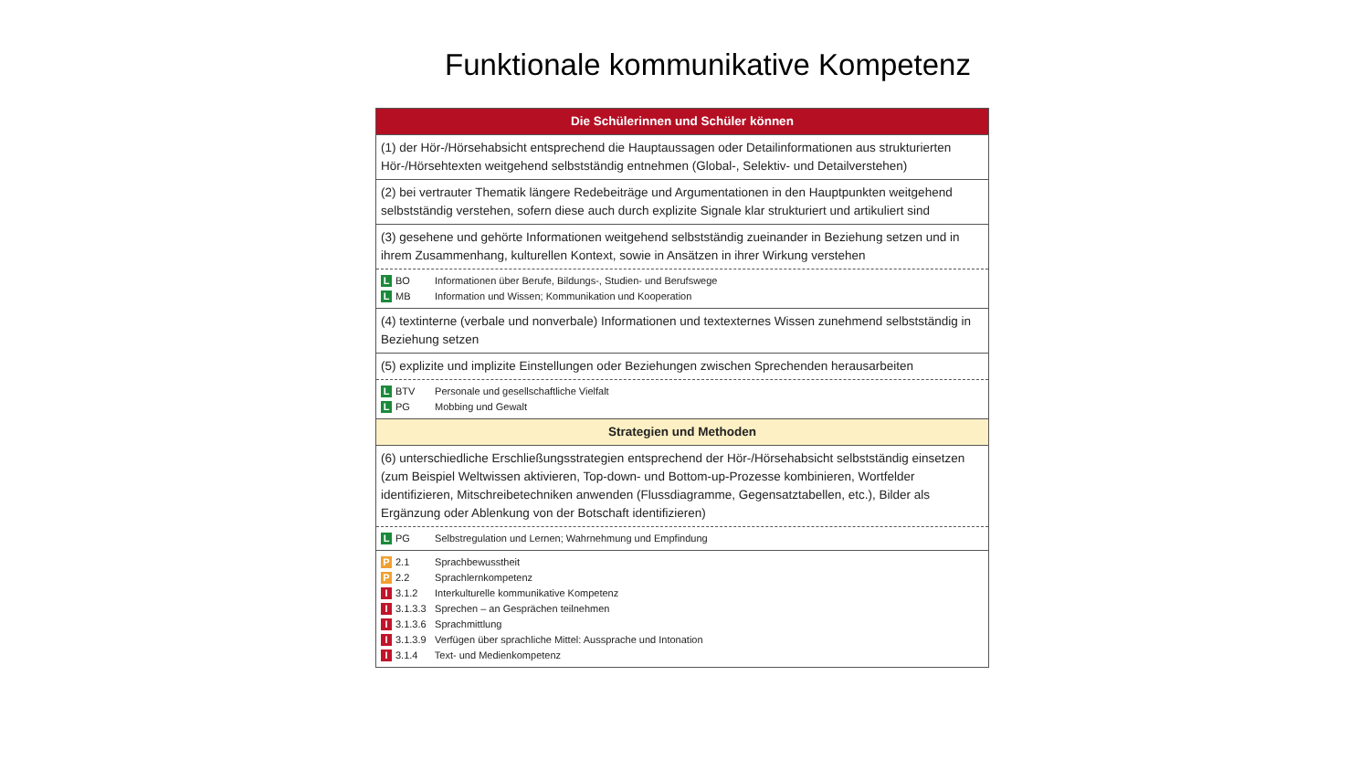Funktionale kommunikative Kompetenz
| Die Schülerinnen und Schüler können |
| (1) der Hör-/Hörsehabsicht entsprechend die Hauptaussagen oder Detailinformationen aus strukturierten Hör-/Hörsehtexten weitgehend selbstständig entnehmen (Global-, Selektiv- und Detailverstehen) |
| (2) bei vertrauter Thematik längere Redebeiträge und Argumentationen in den Hauptpunkten weitgehend selbstständig verstehen, sofern diese auch durch explizite Signale klar strukturiert und artikuliert sind |
| (3) gesehene und gehörte Informationen weitgehend selbstständig zueinander in Beziehung setzen und in ihrem Zusammenhang, kulturellen Kontext, sowie in Ansätzen in ihrer Wirkung verstehen |
| L BO Informationen über Berufe, Bildungs-, Studien- und Berufswege L MB Information und Wissen; Kommunikation und Kooperation |
| (4) textinterne (verbale und nonverbale) Informationen und textexternes Wissen zunehmend selbstständig in Beziehung setzen |
| (5) explizite und implizite Einstellungen oder Beziehungen zwischen Sprechenden herausarbeiten |
| L BTV Personale und gesellschaftliche Vielfalt L PG Mobbing und Gewalt |
| Strategien und Methoden |
| (6) unterschiedliche Erschließungsstrategien entsprechend der Hör-/Hörsehabsicht selbstständig einsetzen (zum Beispiel Weltwissen aktivieren, Top-down- und Bottom-up-Prozesse kombinieren, Wortfelder identifizieren, Mitschreibetechniken anwenden (Flussdiagramme, Gegensatztabellen, etc.), Bilder als Ergänzung oder Ablenkung von der Botschaft identifizieren) |
| L PG Selbstregulation und Lernen; Wahrnehmung und Empfindung |
| P 2.1 Sprachbewusstheit P 2.2 Sprachlernkompetenz I 3.1.2 Interkulturelle kommunikative Kompetenz I 3.1.3.3 Sprechen – an Gesprächen teilnehmen I 3.1.3.6 Sprachmittlung I 3.1.3.9 Verfügen über sprachliche Mittel: Aussprache und Intonation I 3.1.4 Text- und Medienkompetenz |